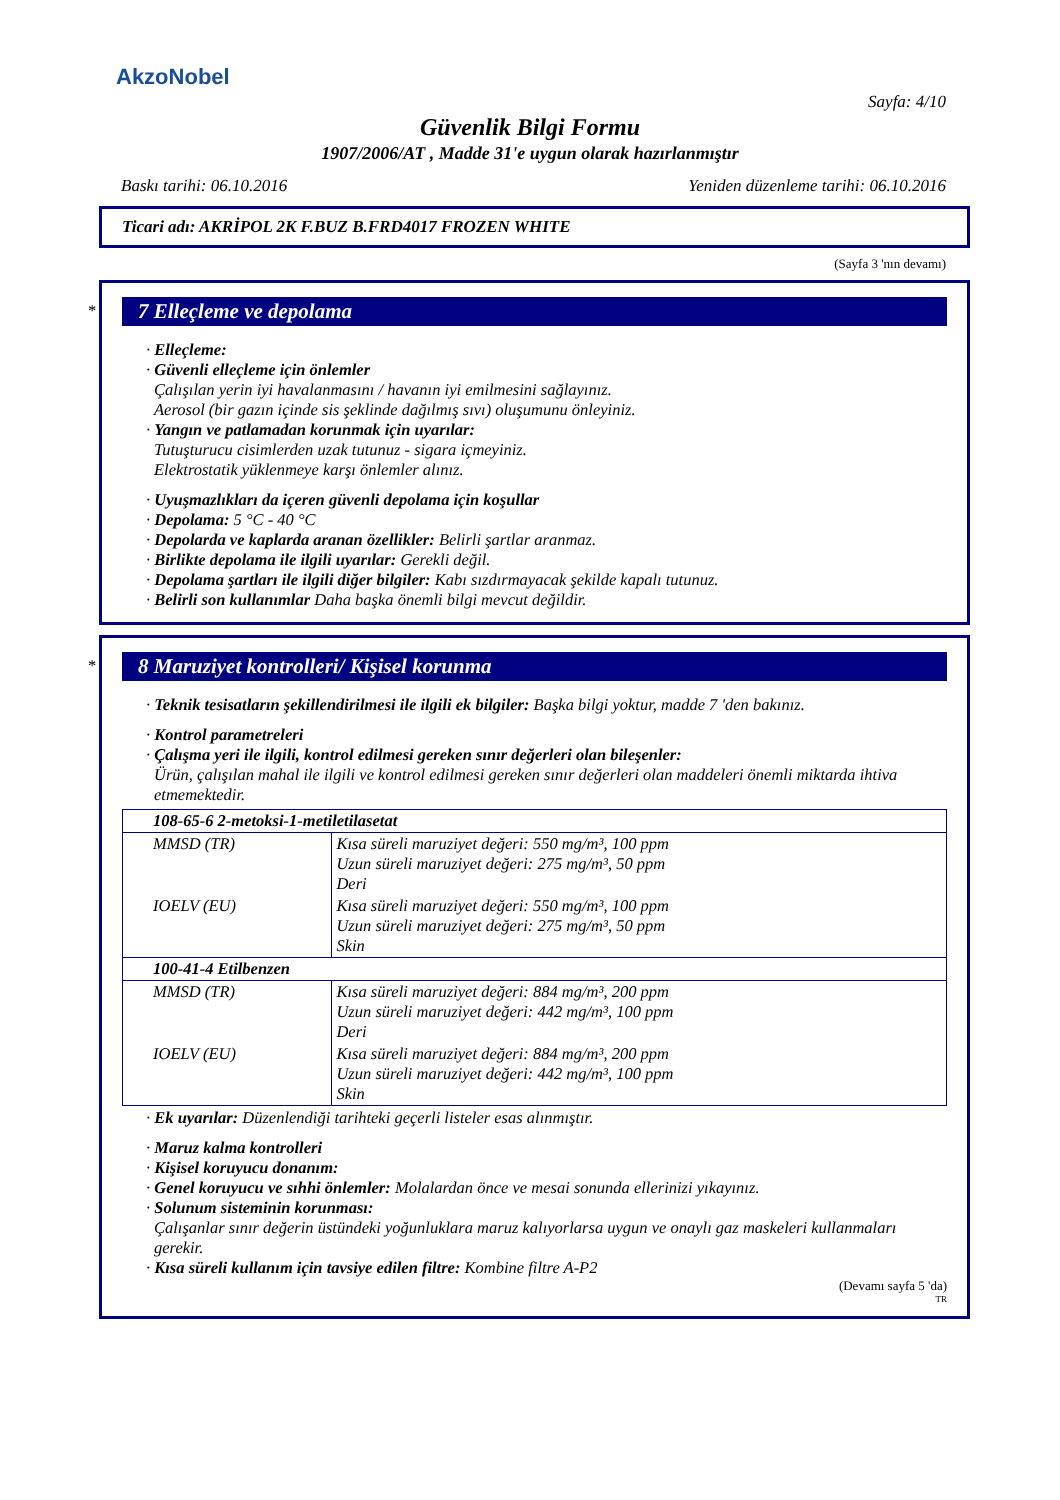AkzoNobel
Sayfa: 4/10
Güvenlik Bilgi Formu
1907/2006/AT , Madde 31'e uygun olarak hazırlanmıştır
Baskı tarihi: 06.10.2016 Yeniden düzenleme tarihi: 06.10.2016
Ticari adı: AKRİPOL 2K F.BUZ B.FRD4017 FROZEN WHITE
(Sayfa 3 'nın devamı)
*
7 Elleçleme ve depolama
· Elleçleme:
· Güvenli elleçleme için önlemler
Çalışılan yerin iyi havalanmasını / havanın iyi emilmesini sağlayınız.
Aerosol (bir gazın içinde sis şeklinde dağılmış sıvı) oluşumunu önleyiniz.
· Yangın ve patlamadan korunmak için uyarılar:
Tutuşturucu cisimlerden uzak tutunuz - sigara içmeyiniz.
Elektrostatik yüklenmeye karşı önlemler alınız.
· Uyuşmazlıkları da içeren güvenli depolama için koşullar
· Depolama: 5 °C - 40 °C
· Depolarda ve kaplarda aranan özellikler: Belirli şartlar aranmaz.
· Birlikte depolama ile ilgili uyarılar: Gerekli değil.
· Depolama şartları ile ilgili diğer bilgiler: Kabı sızdırmayacak şekilde kapalı tutunuz.
· Belirli son kullanımlar Daha başka önemli bilgi mevcut değildir.
*
8 Maruziyet kontrolleri/ Kişisel korunma
· Teknik tesisatların şekillendirilmesi ile ilgili ek bilgiler: Başka bilgi yoktur, madde 7 'den bakınız.
· Kontrol parametreleri
· Çalışma yeri ile ilgili, kontrol edilmesi gereken sınır değerleri olan bileşenler:
Ürün, çalışılan mahal ile ilgili ve kontrol edilmesi gereken sınır değerleri olan maddeleri önemli miktarda ihtiva etmemektedir.
| 108-65-6 2-metoksi-1-metiletilasetat | |
| MMSD (TR) | Kısa süreli maruziyet değeri: 550 mg/m³, 100 ppm Uzun süreli maruziyet değeri: 275 mg/m³, 50 ppm Deri |
| IOELV (EU) | Kısa süreli maruziyet değeri: 550 mg/m³, 100 ppm Uzun süreli maruziyet değeri: 275 mg/m³, 50 ppm Skin |
| 100-41-4 Etilbenzen | |
| MMSD (TR) | Kısa süreli maruziyet değeri: 884 mg/m³, 200 ppm Uzun süreli maruziyet değeri: 442 mg/m³, 100 ppm Deri |
| IOELV (EU) | Kısa süreli maruziyet değeri: 884 mg/m³, 200 ppm Uzun süreli maruziyet değeri: 442 mg/m³, 100 ppm Skin |
· Ek uyarılar: Düzenlendiği tarihteki geçerli listeler esas alınmıştır.
· Maruz kalma kontrolleri
· Kişisel koruyucu donanım:
· Genel koruyucu ve sıhhi önlemler: Molalardan önce ve mesai sonunda ellerinizi yıkayınız.
· Solunum sisteminin korunması:
Çalışanlar sınır değerin üstündeki yoğunluklara maruz kalıyorlarsa uygun ve onaylı gaz maskeleri kullanmaları gerekir.
· Kısa süreli kullanım için tavsiye edilen filtre: Kombine filtre A-P2
(Devamı sayfa 5 'da)
TR